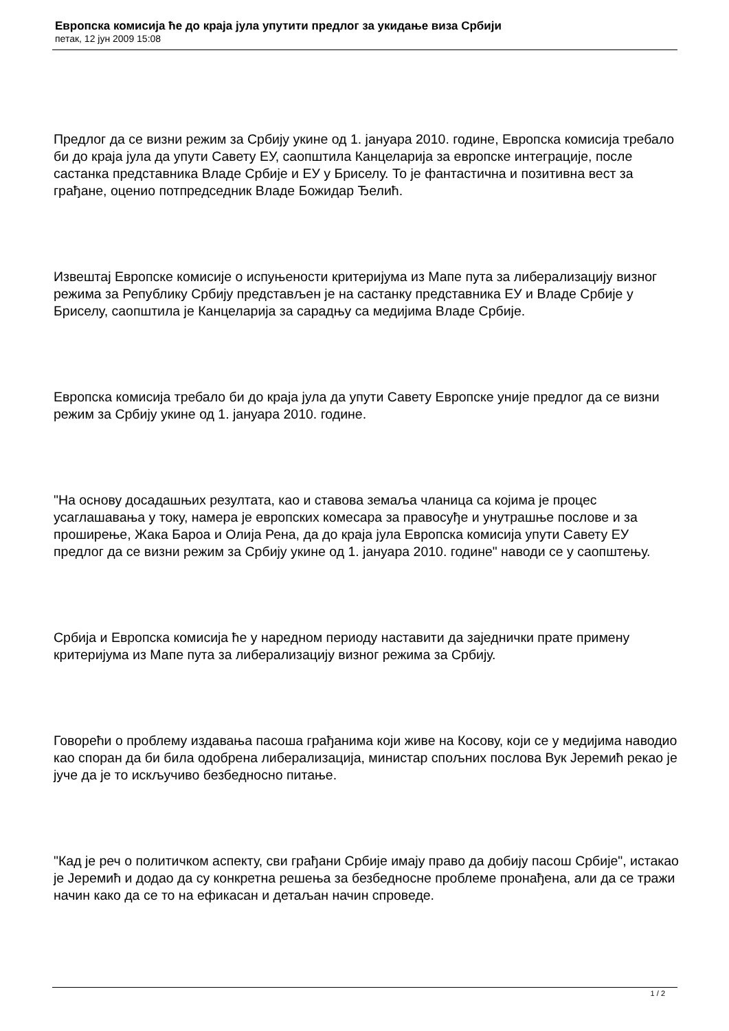Европска комисија ће до краја јула упутити предлог за укидање виза Србији
петак, 12 јун 2009 15:08
Предлог да се визни режим за Србију укине од 1. јануара 2010. године, Европска комисија требало би до краја јула да упути Савету ЕУ, саопштила Канцеларија за европске интеграције, после састанка представника Владе Србије и ЕУ у Бриселу. То је фантастична и позитивна вест за грађане, оценио потпредседник Владе Божидар Ђелић.
Извештај Европске комисије о испуњености критеријума из Мапе пута за либерализацију визног режима за Републику Србију представљен је на састанку представника ЕУ и Владе Србије у Бриселу, саопштила је Канцеларија за сарадњу са медијима Владе Србије.
Европска комисија требало би до краја јула да упути Савету Европске уније предлог да се визни режим за Србију укине од 1. јануара 2010. године.
"На основу досадашњих резултата, као и ставова земаља чланица са којима је процес усаглашавања у току, намера је европских комесара за правосуђе и унутрашње послове и за проширење, Жака Бароа и Олија Рена, да до краја јула Европска комисија упути Савету ЕУ предлог да се визни режим за Србију укине од 1. јануара 2010. године" наводи се у саопштењу.
Србија и Европска комисија ће у наредном периоду наставити да заједнички прате примену критеријума из Мапе пута за либерализацију визног режима за Србију.
Говорећи о проблему издавања пасоша грађанима који живе на Косову, који се у медијима наводио као споран да би била одобрена либерализација, министар спољних послова Вук Јеремић рекао је јуче да је то искључиво безбедносно питање.
"Кад је реч о политичком аспекту, сви грађани Србије имају право да добију пасош Србије", истакао је Јеремић и додао да су конкретна решења за безбедносне проблеме пронађена, али да се тражи начин како да се то на ефикасан и детаљан начин спроведе.
1 / 2